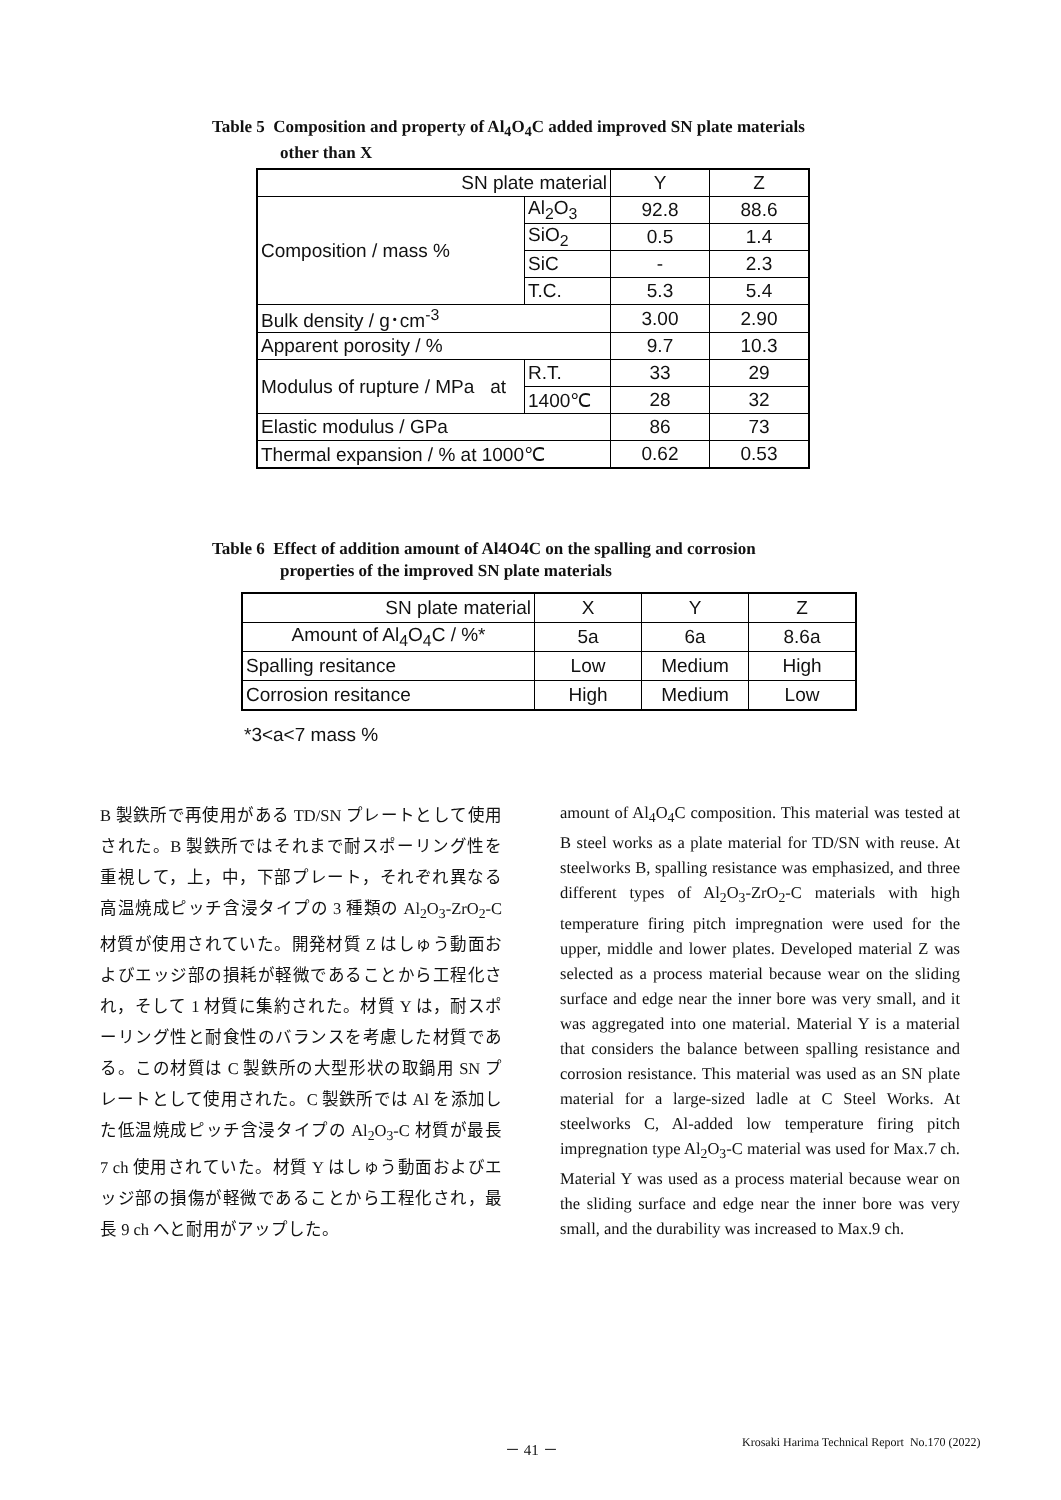Table 5 Composition and property of Al<sub>4</sub>O<sub>4</sub>C added improved SN plate materials
other than X
| SN plate material | | Y | Z |
| Composition / mass % | Al<sub>2</sub>O<sub>3</sub> | 92.8 | 88.6 |
| | SiO<sub>2</sub> | 0.5 | 1.4 |
| | SiC | - | 2.3 |
| | T.C. | 5.3 | 5.4 |
| Bulk density / g･cm<sup>-3</sup> | | 3.00 | 2.90 |
| Apparent porosity / % | | 9.7 | 10.3 |
| Modulus of rupture / MPa at | R.T. | 33 | 29 |
| | 1400℃ | 28 | 32 |
| Elastic modulus / GPa | | 86 | 73 |
| Thermal expansion / % at 1000℃ | | 0.62 | 0.53 |
Table 6 Effect of addition amount of Al4O4C on the spalling and corrosion
properties of the improved SN plate materials
| SN plate material | X | Y | Z |
| Amount of Al<sub>4</sub>O<sub>4</sub>C / %* | 5a | 6a | 8.6a |
| Spalling resitance | Low | Medium | High |
| Corrosion resitance | High | Medium | Low |
*3<a<7 mass %
B 製鉄所で再使用がある TD/SN プレートとして使用された。B 製鉄所ではそれまで耐スポーリング性を重視して，上，中，下部プレート，それぞれ異なる高温焼成ピッチ含浸タイプの 3 種類の Al<sub>2</sub>O<sub>3</sub>-ZrO<sub>2</sub>-C 材質が使用されていた。開発材質 Z はしゅう動面およびエッジ部の損耗が軽微であることから工程化され，そして 1 材質に集約された。材質 Y は，耐スポーリング性と耐食性のバランスを考慮した材質である。この材質は C 製鉄所の大型形状の取鍋用 SN プレートとして使用された。C 製鉄所では Al を添加した低温焼成ピッチ含浸タイプの Al<sub>2</sub>O<sub>3</sub>-C 材質が最長 7 ch 使用されていた。材質 Y はしゅう動面およびエッジ部の損傷が軽微であることから工程化され，最長 9 ch へと耐用がアップした。
amount of Al<sub>4</sub>O<sub>4</sub>C composition. This material was tested at B steel works as a plate material for TD/SN with reuse. At steelworks B, spalling resistance was emphasized, and three different types of Al<sub>2</sub>O<sub>3</sub>-ZrO<sub>2</sub>-C materials with high temperature firing pitch impregnation were used for the upper, middle and lower plates. Developed material Z was selected as a process material because wear on the sliding surface and edge near the inner bore was very small, and it was aggregated into one material. Material Y is a material that considers the balance between spalling resistance and corrosion resistance. This material was used as an SN plate material for a large-sized ladle at C Steel Works. At steelworks C, Al-added low temperature firing pitch impregnation type Al<sub>2</sub>O<sub>3</sub>-C material was used for Max.7 ch. Material Y was used as a process material because wear on the sliding surface and edge near the inner bore was very small, and the durability was increased to Max.9 ch.
－ 41 －
Krosaki Harima Technical Report No.170 (2022)